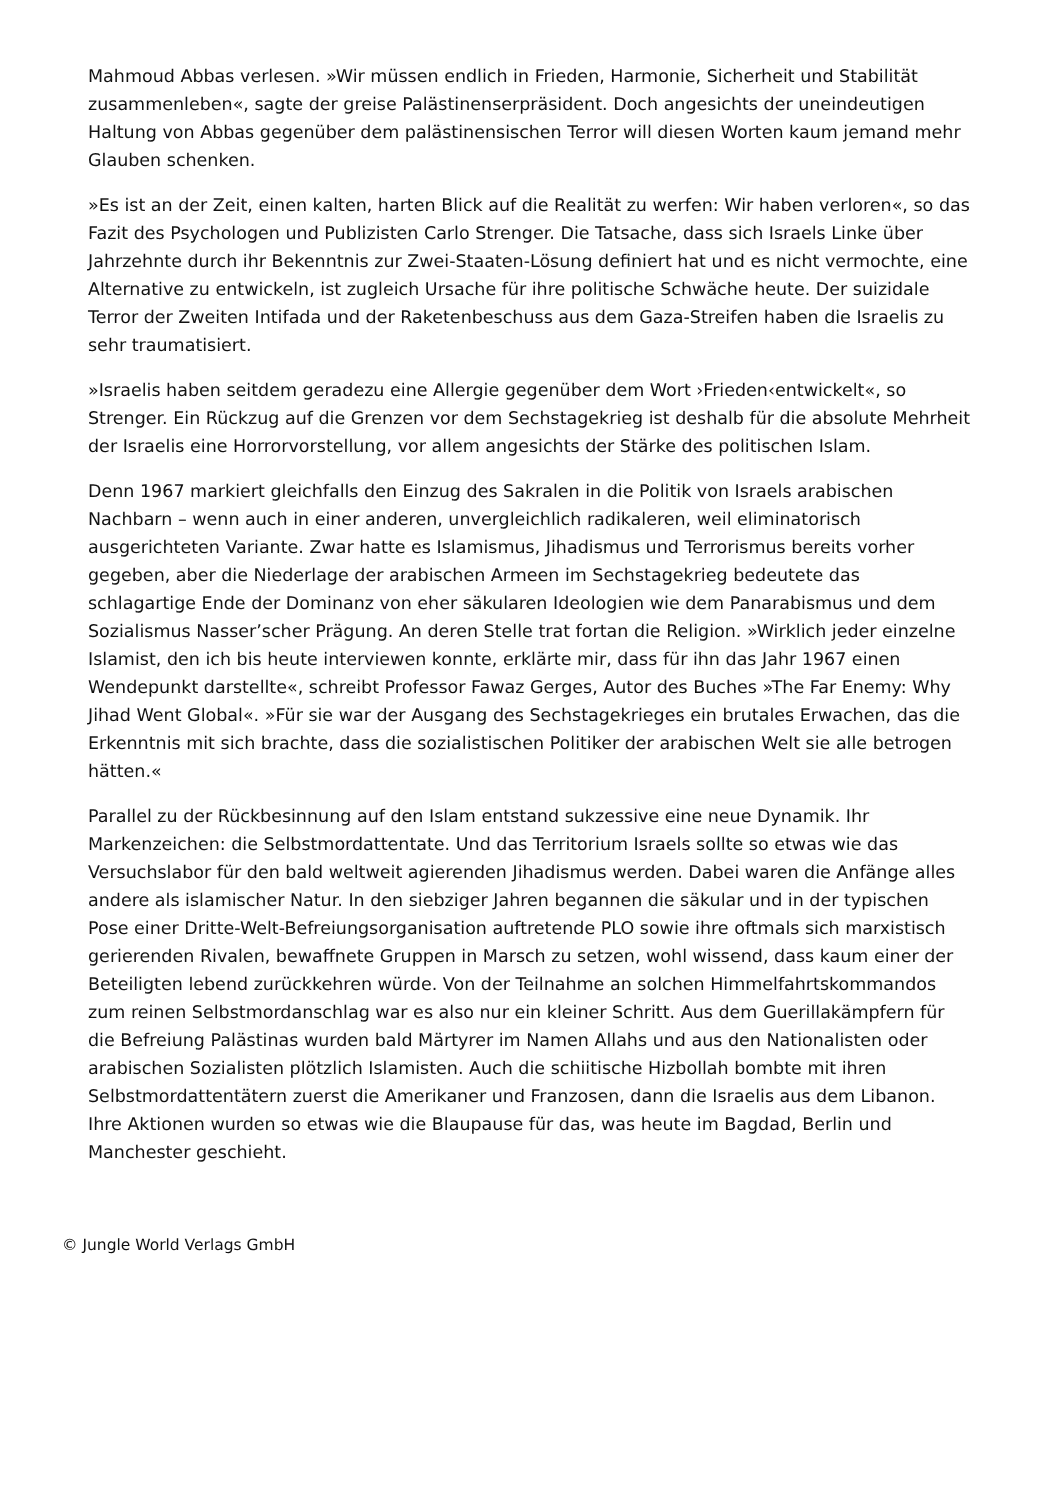Mahmoud Abbas verlesen. »Wir müssen endlich in Frieden, Harmonie, Sicherheit und Stabilität zusammenleben«, sagte der greise Palästinenserpräsident. Doch angesichts der uneindeutigen Haltung von Abbas gegenüber dem palästinensischen Terror will diesen Worten kaum jemand mehr Glauben schenken.
»Es ist an der Zeit, einen kalten, harten Blick auf die Realität zu werfen: Wir haben verloren«, so das Fazit des Psychologen und Publizisten Carlo Strenger. Die Tatsache, dass sich Israels Linke über Jahrzehnte durch ihr Bekenntnis zur Zwei-Staaten-Lösung definiert hat und es nicht vermochte, eine Alternative zu entwickeln, ist zugleich Ursache für ihre politische Schwäche heute. Der suizidale Terror der Zweiten Intifada und der Raketenbeschuss aus dem Gaza-Streifen haben die Israelis zu sehr traumatisiert.
»Israelis haben seitdem geradezu eine Allergie gegenüber dem Wort ›Frieden‹entwickelt«, so Strenger. Ein Rückzug auf die Grenzen vor dem Sechstagekrieg ist deshalb für die absolute Mehrheit der Israelis eine Horrorvorstellung, vor allem angesichts der Stärke des politischen Islam.
Denn 1967 markiert gleichfalls den Einzug des Sakralen in die Politik von Israels arabischen Nachbarn – wenn auch in einer anderen, unvergleichlich radikaleren, weil eliminatorisch ausgerichteten Variante. Zwar hatte es Islamismus, Jihadismus und Terrorismus bereits vorher gegeben, aber die Niederlage der arabischen Armeen im Sechstagekrieg bedeutete das schlagartige Ende der Dominanz von eher säkularen Ideologien wie dem Panarabismus und dem Sozialismus Nasser’scher Prägung. An deren Stelle trat fortan die Religion. »Wirklich jeder einzelne Islamist, den ich bis heute interviewen konnte, erklärte mir, dass für ihn das Jahr 1967 einen Wendepunkt darstellte«, schreibt Professor Fawaz Gerges, Autor des Buches »The Far Enemy: Why Jihad Went Global«. »Für sie war der Ausgang des Sechstagekrieges ein brutales Erwachen, das die Erkenntnis mit sich brachte, dass die sozialistischen Politiker der arabischen Welt sie alle betrogen hätten.«
Parallel zu der Rückbesinnung auf den Islam entstand sukzessive eine neue Dynamik. Ihr Markenzeichen: die Selbstmordattentate. Und das Territorium Israels sollte so etwas wie das Versuchslabor für den bald weltweit agierenden Jihadismus werden. Dabei waren die Anfänge alles andere als islamischer Natur. In den siebziger Jahren begannen die säkular und in der typischen Pose einer Dritte-Welt-Befreiungsorganisation auftretende PLO sowie ihre oftmals sich marxistisch gerierenden Rivalen, bewaffnete Gruppen in Marsch zu setzen, wohl wissend, dass kaum einer der Beteiligten lebend zurückkehren würde. Von der Teilnahme an solchen Himmelfahrtskommandos zum reinen Selbstmordanschlag war es also nur ein kleiner Schritt. Aus dem Guerillakämpfern für die Befreiung Palästinas wurden bald Märtyrer im Namen Allahs und aus den Nationalisten oder arabischen Sozialisten plötzlich Islamisten. Auch die schiitische Hizbollah bombte mit ihren Selbstmordattentätern zuerst die Amerikaner und Franzosen, dann die Israelis aus dem Libanon. Ihre Aktionen wurden so etwas wie die Blaupause für das, was heute im Bagdad, Berlin und Manchester geschieht.
© Jungle World Verlags GmbH